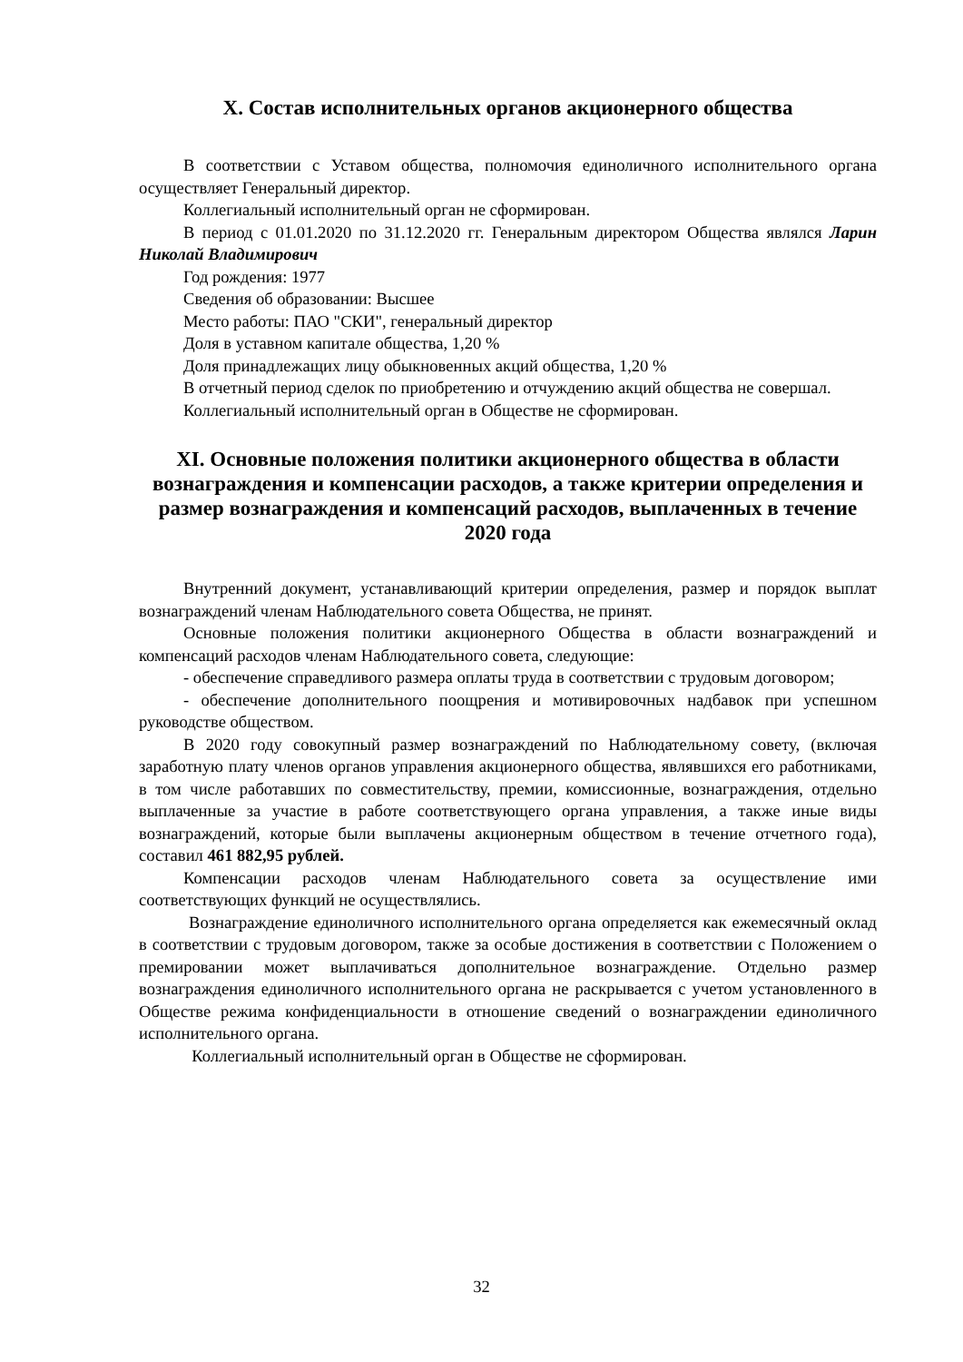X. Состав исполнительных органов акционерного общества
В соответствии с Уставом общества, полномочия единоличного исполнительного органа осуществляет Генеральный директор.
Коллегиальный исполнительный орган не сформирован.
В период с 01.01.2020 по 31.12.2020 гг. Генеральным директором Общества являлся Ларин Николай Владимирович
Год рождения: 1977
Сведения об образовании: Высшее
Место работы: ПАО "СКИ", генеральный директор
Доля в уставном капитале общества, 1,20 %
Доля принадлежащих лицу обыкновенных акций общества, 1,20 %
В отчетный период сделок по приобретению и отчуждению акций общества не совершал.
Коллегиальный исполнительный орган в Обществе не сформирован.
XI. Основные положения политики акционерного общества в области вознаграждения и компенсации расходов, а также критерии определения и размер вознаграждения и компенсаций расходов, выплаченных в течение 2020 года
Внутренний документ, устанавливающий критерии определения, размер и порядок выплат вознаграждений членам Наблюдательного совета Общества, не принят.
Основные положения политики акционерного Общества в области вознаграждений и компенсаций расходов членам Наблюдательного совета, следующие:
- обеспечение справедливого размера оплаты труда в соответствии с трудовым договором;
- обеспечение дополнительного поощрения и мотивировочных надбавок при успешном руководстве обществом.
В 2020 году совокупный размер вознаграждений по Наблюдательному совету, (включая заработную плату членов органов управления акционерного общества, являвшихся его работниками, в том числе работавших по совместительству, премии, комиссионные, вознаграждения, отдельно выплаченные за участие в работе соответствующего органа управления, а также иные виды вознаграждений, которые были выплачены акционерным обществом в течение отчетного года), составил 461 882,95 рублей.
Компенсации расходов членам Наблюдательного совета за осуществление ими соответствующих функций не осуществлялись.
Вознаграждение единоличного исполнительного органа определяется как ежемесячный оклад в соответствии с трудовым договором, также за особые достижения в соответствии с Положением о премировании может выплачиваться дополнительное вознаграждение. Отдельно размер вознаграждения единоличного исполнительного органа не раскрывается с учетом установленного в Обществе режима конфиденциальности в отношение сведений о вознаграждении единоличного исполнительного органа.
Коллегиальный исполнительный орган в Обществе не сформирован.
32